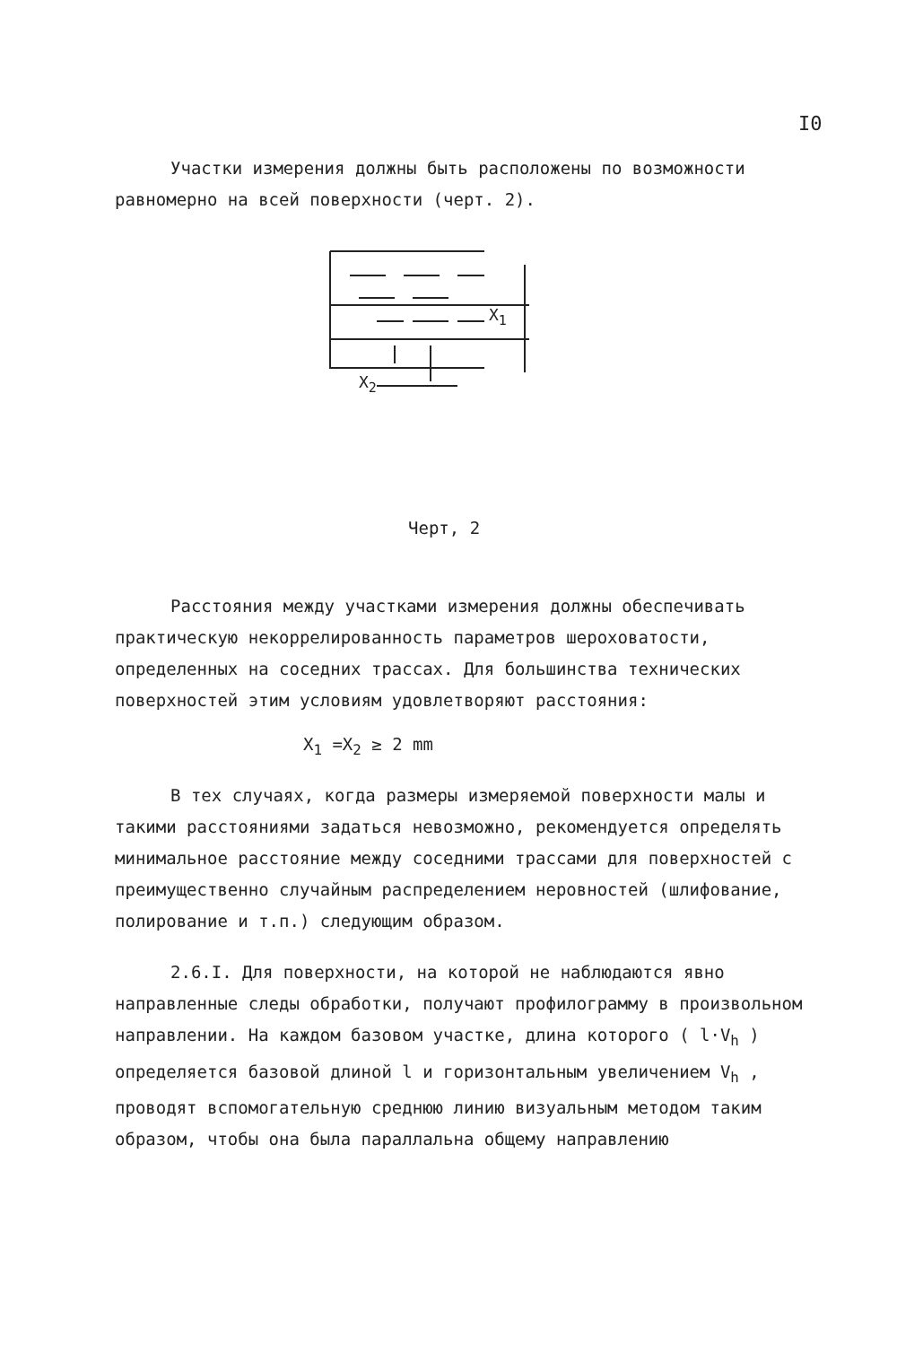I0
Участки измерения должны быть расположены по возможности равномерно на всей поверхности (черт. 2).
X<sub>2</sub>
X<sub>1</sub>
Черт, 2
Расстояния между участками измерения должны обеспечивать практическую некоррелированность параметров шероховатости, определенных на соседних трассах. Для большинства технических поверхностей этим условиям удовлетворяют расстояния:
X<sub>1</sub> =X<sub>2</sub> ≥ 2 mm
В тех случаях, когда размеры измеряемой поверхности малы и такими расстояниями задаться невозможно, рекомендуется определять минимальное расстояние между соседними трассами для поверхностей с преимущественно случайным распределением неровностей (шлифование, полирование и т.п.) следующим образом.
2.6.I. Для поверхности, на которой не наблюдаются явно направленные следы обработки, получают профилограмму в произвольном направлении. На каждом базовом участке, длина которого ( l·V<sub>h</sub> ) определяется базовой длиной l и горизонтальным увеличением V<sub>h</sub> , проводят вспомогательную среднюю линию визуальным методом таким образом, чтобы она была параллальна общему направлению